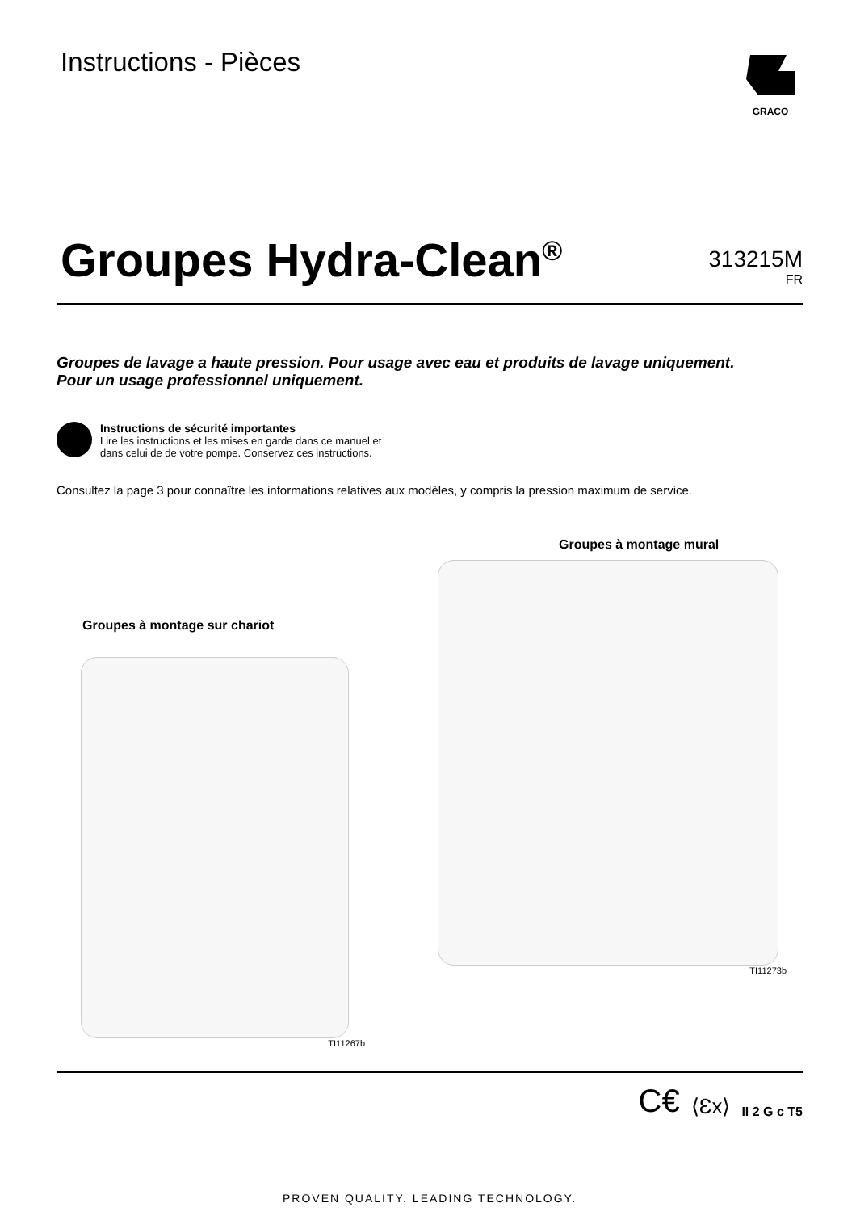Instructions - Pièces
GRACO
Groupes Hydra-Clean<sup>®</sup>
313215M
FR
Groupes de lavage a haute pression. Pour usage avec eau et produits de lavage uniquement.
Pour un usage professionnel uniquement.
Instructions de sécurité importantes
Lire les instructions et les mises en garde dans ce manuel et
dans celui de de votre pompe. Conservez ces instructions.
Consultez la page 3 pour connaître les informations relatives aux modèles, y compris la pression maximum de service.
Groupes à montage sur chariot
TI11267b
Groupes à montage mural
TI11273b
C€ ⟨Ɛx⟩ II 2 G c T5
PROVEN QUALITY. LEADING TECHNOLOGY.